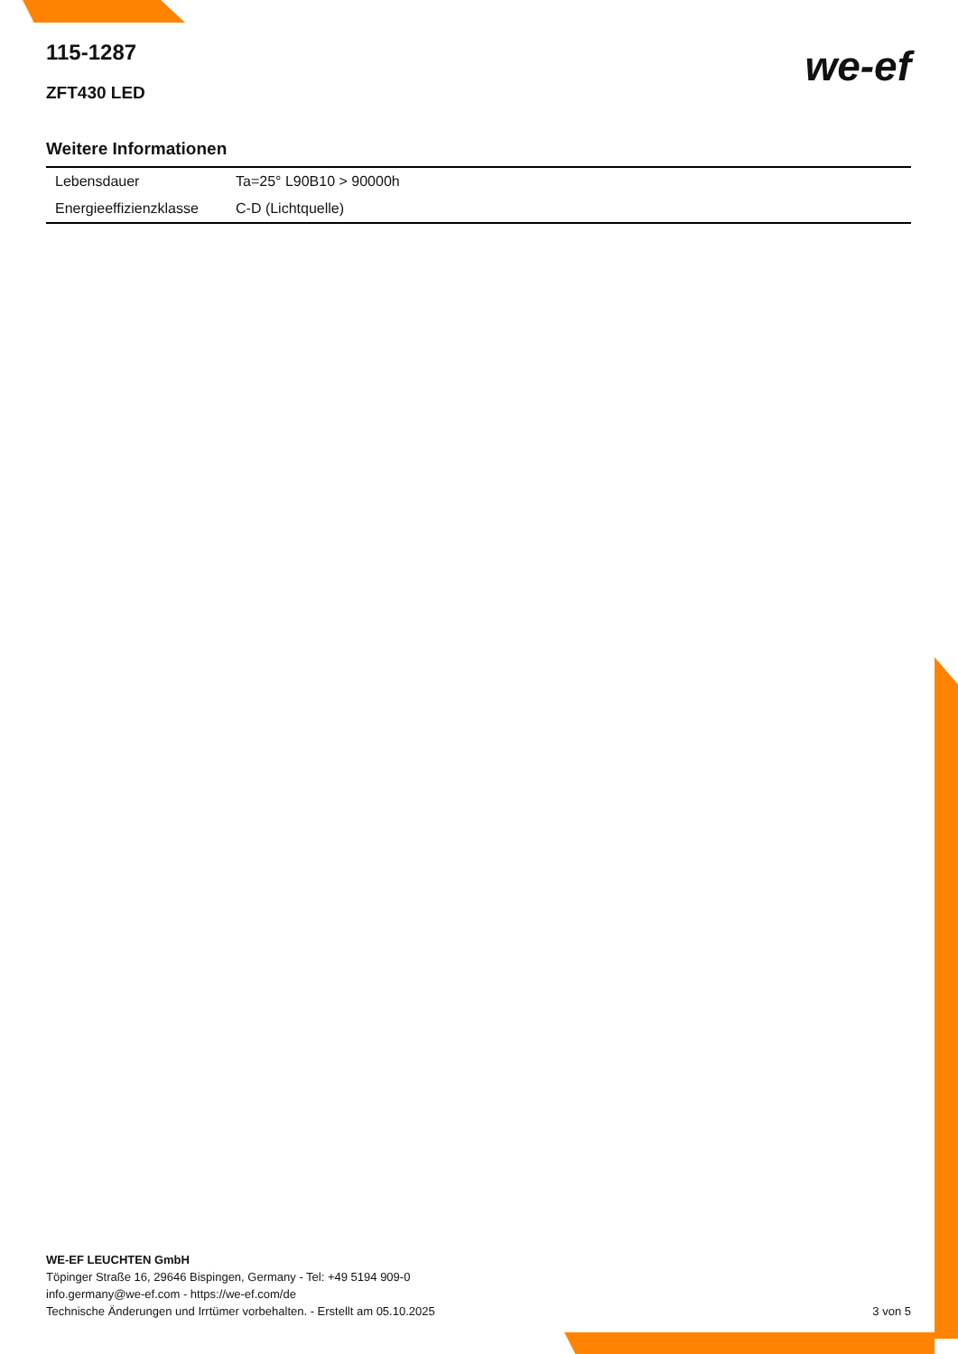we-ef
115-1287
ZFT430 LED
Weitere Informationen
| Lebensdauer | Ta=25° L90B10 > 90000h |
| Energieeffizienzklasse | C-D (Lichtquelle) |
WE-EF LEUCHTEN GmbH
Töpinger Straße 16, 29646 Bispingen, Germany - Tel: +49 5194 909-0
info.germany@we-ef.com - https://we-ef.com/de
3 von 5 Technische Änderungen und Irrtümer vorbehalten. - Erstellt am 05.10.2025